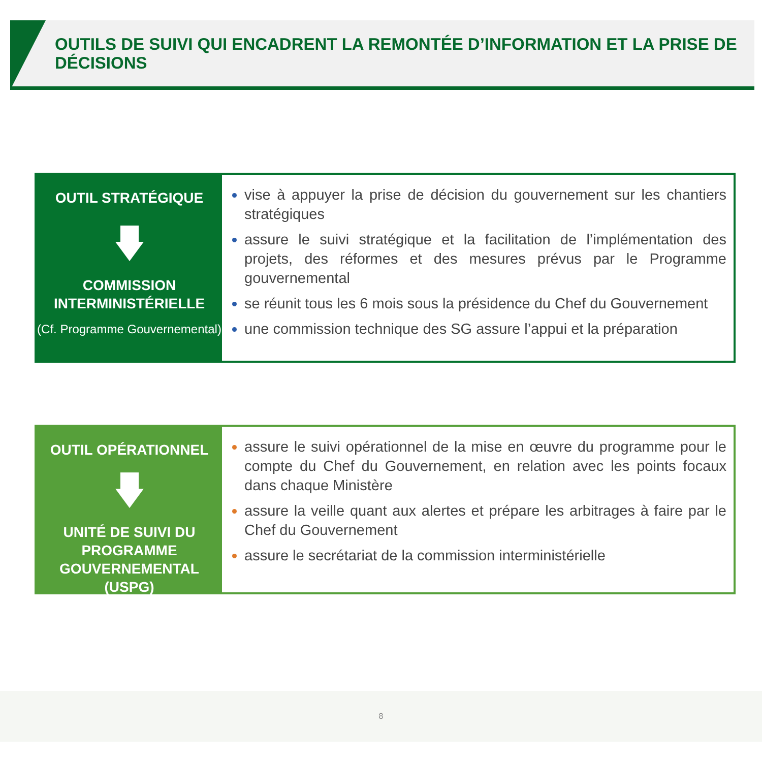OUTILS DE SUIVI QUI ENCADRENT LA REMONTÉE D’INFORMATION ET LA PRISE DE DÉCISIONS
OUTIL STRATÉGIQUE
COMMISSION INTERMINISTÉRIELLE
(Cf. Programme Gouvernemental)
vise à appuyer la prise de décision du gouvernement sur les chantiers stratégiques
assure le suivi stratégique et la facilitation de l’implémentation des projets, des réformes et des mesures prévus par le Programme gouvernemental
se réunit tous les 6 mois sous la présidence du Chef du Gouvernement
une commission technique des SG assure l’appui et la préparation
OUTIL OPÉRATIONNEL
UNITÉ DE SUIVI DU PROGRAMME GOUVERNEMENTAL (USPG)
assure le suivi opérationnel de la mise en œuvre du programme pour le compte du Chef du Gouvernement, en relation avec les points focaux dans chaque Ministère
assure la veille quant aux alertes et prépare les arbitrages à faire par le Chef du Gouvernement
assure le secrétariat de la commission interministérielle
8